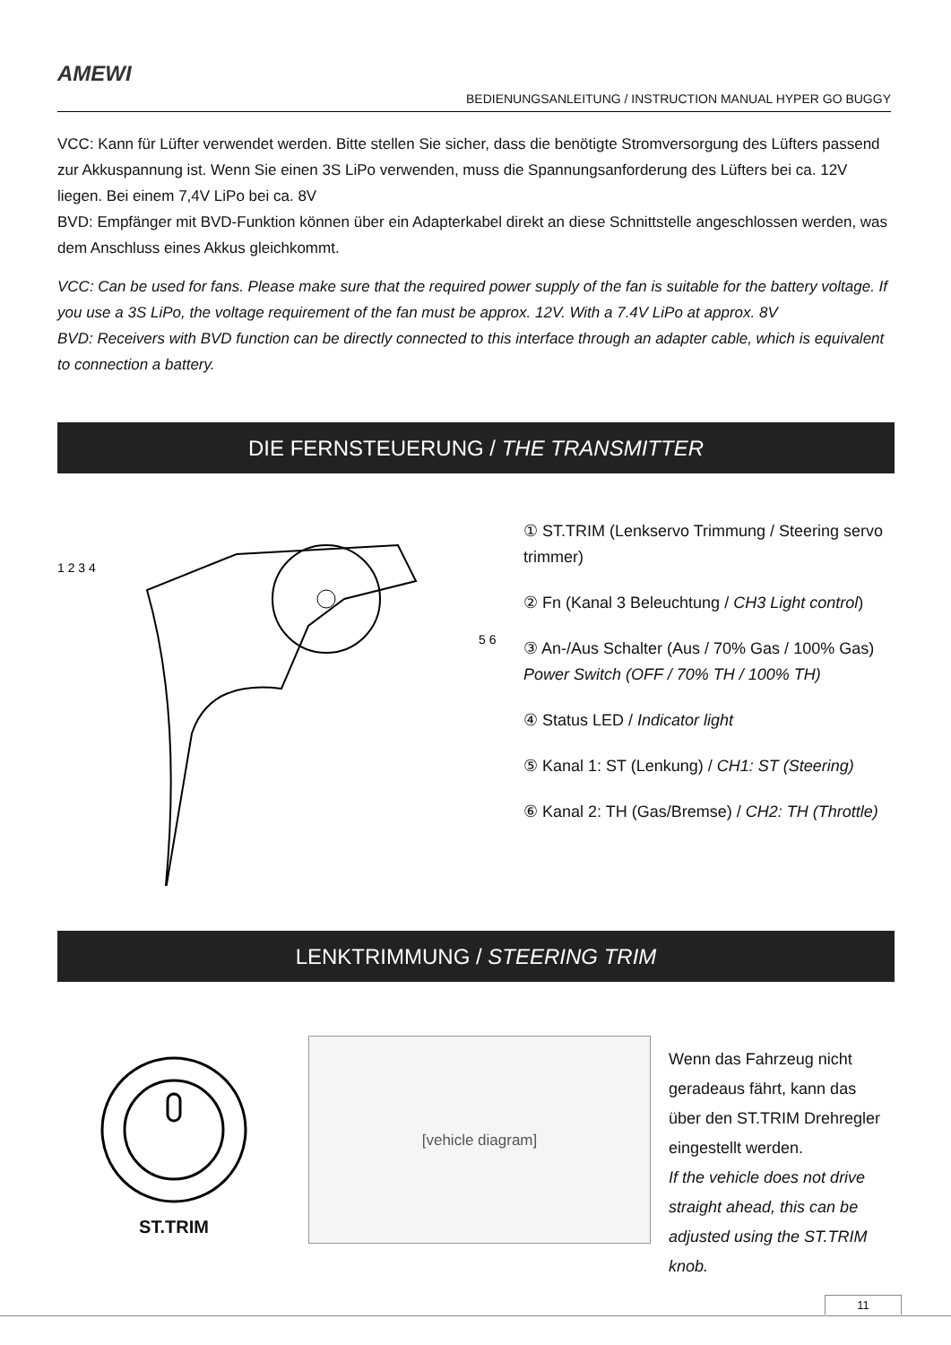AMEWI
BEDIENUNGSANLEITUNG / INSTRUCTION MANUAL HYPER GO BUGGY
VCC: Kann für Lüfter verwendet werden. Bitte stellen Sie sicher, dass die benötigte Stromversorgung des Lüfters passend zur Akkuspannung ist. Wenn Sie einen 3S LiPo verwenden, muss die Spannungsanforderung des Lüfters bei ca. 12V liegen. Bei einem 7,4V LiPo bei ca. 8V
BVD: Empfänger mit BVD-Funktion können über ein Adapterkabel direkt an diese Schnittstelle angeschlossen werden, was dem Anschluss eines Akkus gleichkommt.
VCC: Can be used for fans. Please make sure that the required power supply of the fan is suitable for the battery voltage. If you use a 3S LiPo, the voltage requirement of the fan must be approx. 12V. With a 7.4V LiPo at approx. 8V
BVD: Receivers with BVD function can be directly connected to this interface through an adapter cable, which is equivalent to connection a battery.
DIE FERNSTEUERUNG / THE TRANSMITTER
1 2 3 4
5 6
① ST.TRIM (Lenkservo Trimmung / Steering servo trimmer)
② Fn (Kanal 3 Beleuchtung / CH3 Light control)
③ An-/Aus Schalter (Aus / 70% Gas / 100% Gas)
Power Switch (OFF / 70% TH / 100% TH)
④ Status LED / Indicator light
⑤ Kanal 1: ST (Lenkung) / CH1: ST (Steering)
⑥ Kanal 2: TH (Gas/Bremse) / CH2: TH (Throttle)
LENKTRIMMUNG / STEERING TRIM
ST.TRIM
[vehicle diagram]
Wenn das Fahrzeug nicht geradeaus fährt, kann das über den ST.TRIM Drehregler eingestellt werden.
If the vehicle does not drive straight ahead, this can be adjusted using the ST.TRIM knob.
11